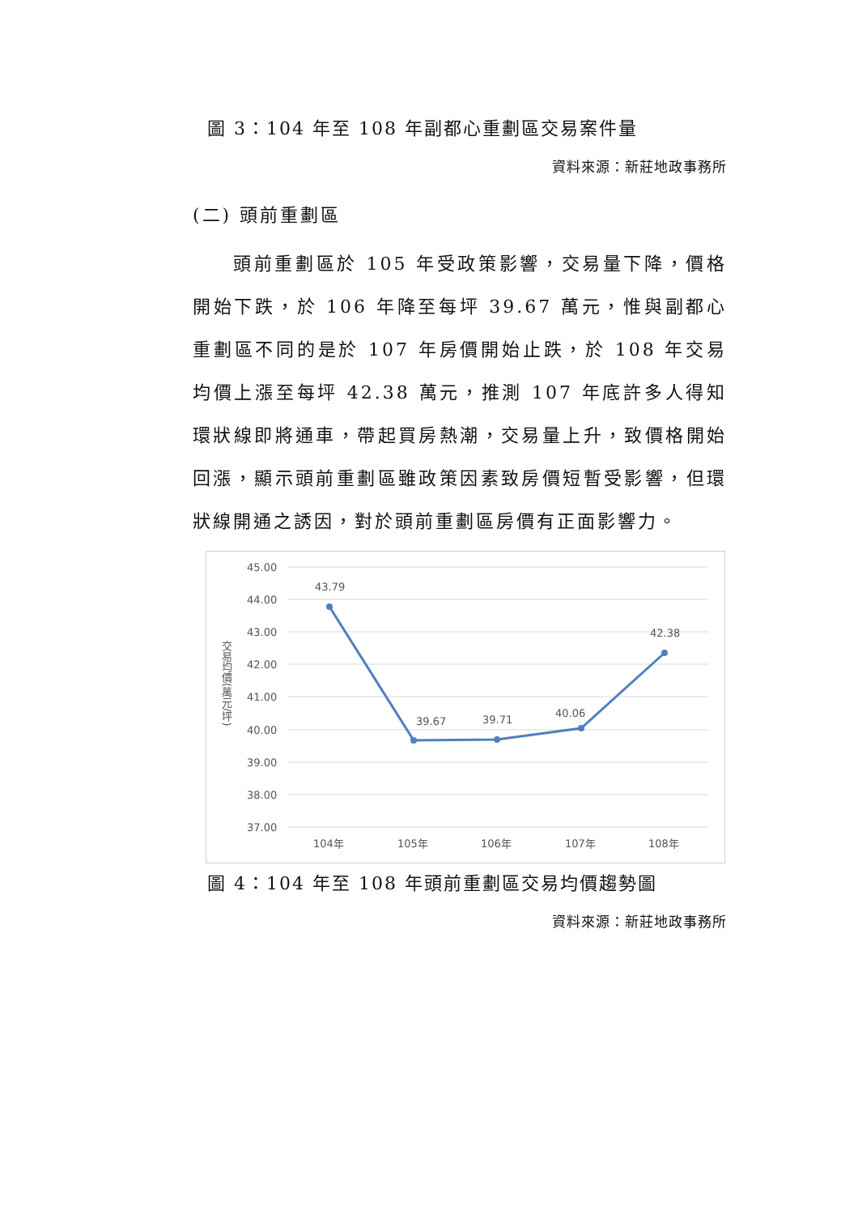圖 3：104 年至 108 年副都心重劃區交易案件量
資料來源：新莊地政事務所
(二) 頭前重劃區
頭前重劃區於 105 年受政策影響，交易量下降，價格開始下跌，於 106 年降至每坪 39.67 萬元，惟與副都心重劃區不同的是於 107 年房價開始止跌，於 108 年交易均價上漲至每坪 42.38 萬元，推測 107 年底許多人得知環狀線即將通車，帶起買房熱潮，交易量上升，致價格開始回漲，顯示頭前重劃區雖政策因素致房價短暫受影響，但環狀線開通之誘因，對於頭前重劃區房價有正面影響力。
45.00
44.00
43.00
42.00
41.00
40.00
39.00
38.00
37.00
104年
105年
106年
107年
108年
交易均價(萬元/坪)
43.79
39.67
39.71
40.06
42.38
圖 4：104 年至 108 年頭前重劃區交易均價趨勢圖
資料來源：新莊地政事務所